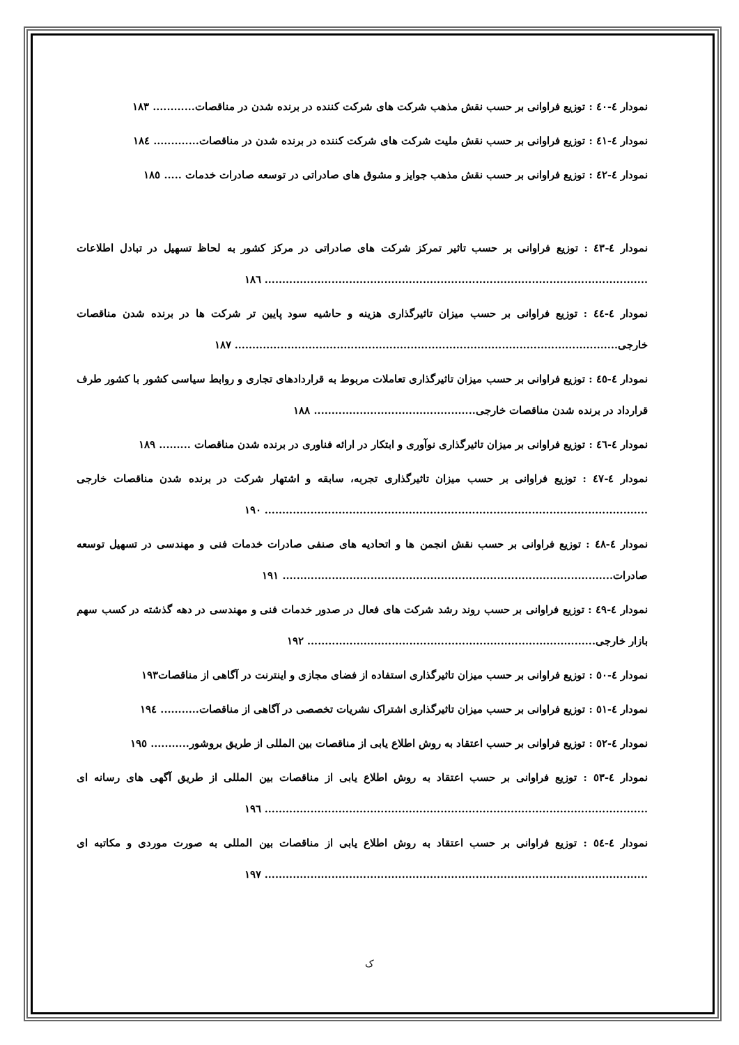نمودار ٤-٤٠ : توزیع فراوانی بر حسب نقش مذهب شرکت های شرکت کننده در برنده شدن در مناقصات............ ١٨٣
نمودار ٤-٤١ : توزیع فراوانی بر حسب نقش ملیت شرکت های شرکت کننده در برنده شدن در مناقصات............. ١٨٤
نمودار ٤-٤٢ : توزیع فراوانی بر حسب نقش مذهب جوایز و مشوق های صادراتی در توسعه صادرات خدمات ..... ١٨٥
نمودار ٤-٤٣ : توزیع فراوانی بر حسب تاثیر تمرکز شرکت های صادراتی در مرکز کشور به لحاظ تسهیل در تبادل اطلاعات ............................................................................................................. ١٨٦
نمودار ٤-٤٤ : توزیع فراوانی بر حسب میزان تاثیرگذاری هزینه و حاشیه سود پایین تر شرکت ها در برنده شدن مناقصات خارجی............................................................................................................. ١٨٧
نمودار ٤-٤٥ : توزیع فراوانی بر حسب میزان تاثیرگذاری تعاملات مربوط به قراردادهای تجاری و روابط سیاسی کشور با کشور طرف قرارداد در برنده شدن مناقصات خارجی.............................................. ١٨٨
نمودار ٤-٤٦ : توزیع فراوانی بر میزان تاثیرگذاری نوآوری و ابتکار در ارائه فناوری در برنده شدن مناقصات ......... ١٨٩
نمودار ٤-٤٧ : توزیع فراوانی بر حسب میزان تاثیرگذاری تجربه، سابقه و اشتهار شرکت در برنده شدن مناقصات خارجی ............................................................................................................. ١٩٠
نمودار ٤-٤٨ : توزیع فراوانی بر حسب نقش انجمن ها و اتحادیه های صنفی صادرات خدمات فنی و مهندسی در تسهیل توسعه صادرات.............................................................................................. ١٩١
نمودار ٤-٤٩ : توزیع فراوانی بر حسب روند رشد شرکت های فعال در صدور خدمات فنی و مهندسی در دهه گذشته در کسب سهم بازار خارجی.................................................................................. ١٩٢
نمودار ٤-٥٠ : توزیع فراوانی بر حسب میزان تاثیرگذاری استفاده از فضای مجازی و اینترنت در آگاهی از مناقصات١٩٣
نمودار ٤-٥١ : توزیع فراوانی بر حسب میزان تاثیرگذاری اشتراک نشریات تخصصی در آگاهی از مناقصات........... ١٩٤
نمودار ٤-٥٢ : توزیع فراوانی بر حسب اعتقاد به روش اطلاع یابی از مناقصات بین المللی از طریق بروشور........... ١٩٥
نمودار ٤-٥٣ : توزیع فراوانی بر حسب اعتقاد به روش اطلاع یابی از مناقصات بین المللی از طریق آگهی های رسانه ای ............................................................................................................. ١٩٦
نمودار ٤-٥٤ : توزیع فراوانی بر حسب اعتقاد به روش اطلاع یابی از مناقصات بین المللی به صورت موردی و مکاتبه ای ............................................................................................................. ١٩٧
ک